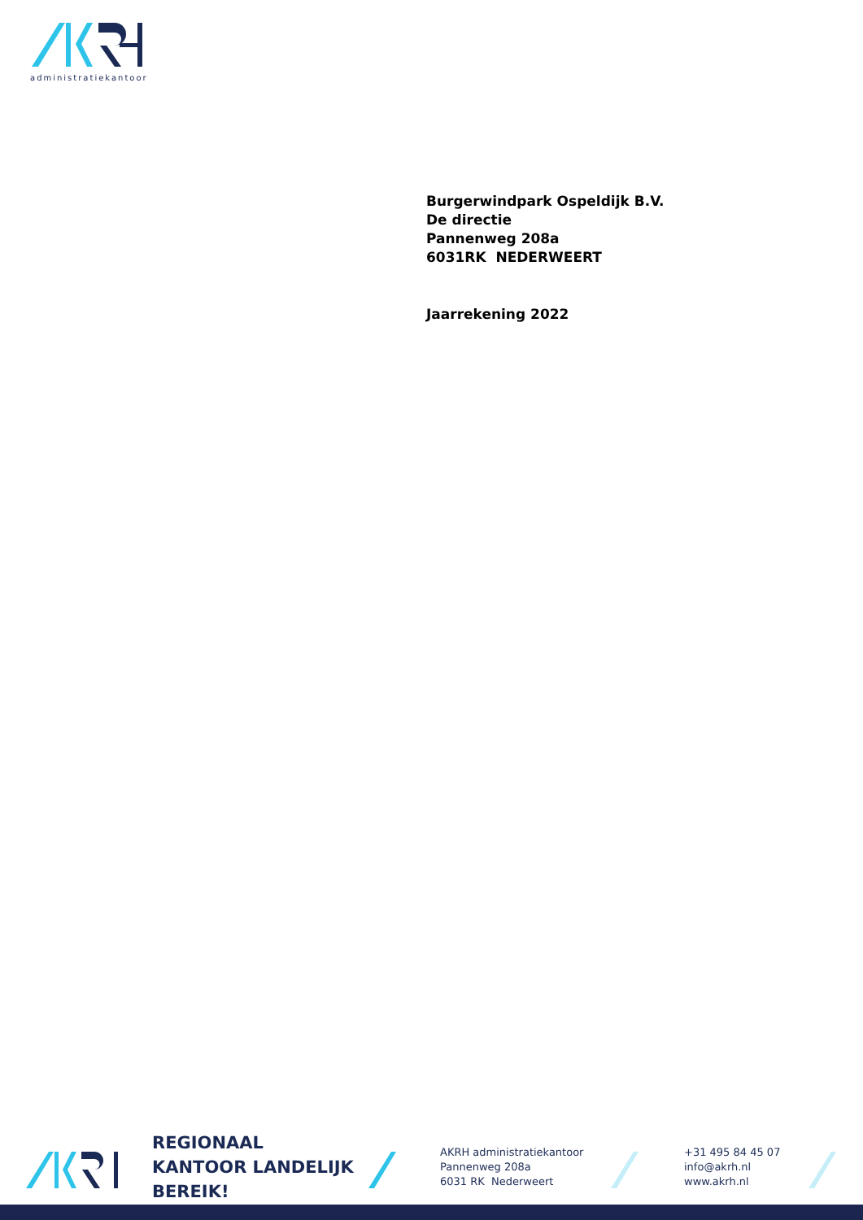administratiekantoor
Burgerwindpark Ospeldijk B.V.
De directie
Pannenweg 208a
6031RK NEDERWEERT
Jaarrekening 2022
REGIONAAL KANTOOR LANDELIJK BEREIK!
AKRH administratiekantoor
Pannenweg 208a
6031 RK Nederweert
+31 495 84 45 07
info@akrh.nl
www.akrh.nl